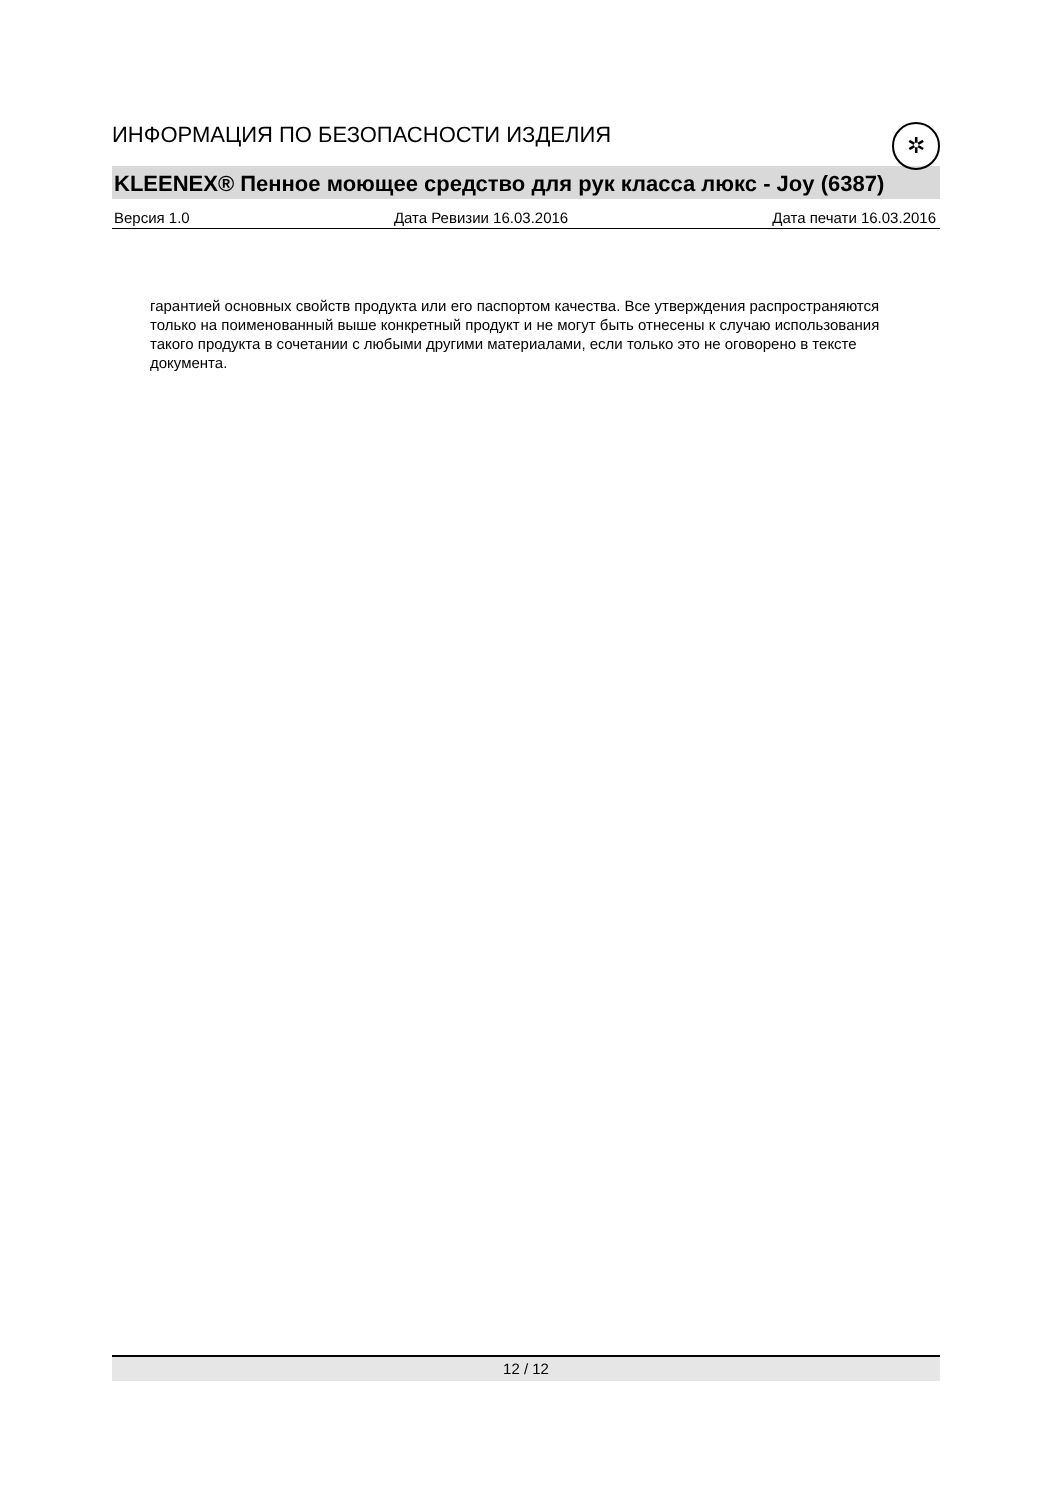✲
ИНФОРМАЦИЯ ПО БЕЗОПАСНОСТИ ИЗДЕЛИЯ
KLEENEX® Пенное моющее средство для рук класса люкс - Joy (6387)
Версия 1.0 Дата Ревизии 16.03.2016 Дата печати 16.03.2016
гарантией основных свойств продукта или его паспортом качества. Все утверждения распространяются только на поименованный выше конкретный продукт и не могут быть отнесены к случаю использования такого продукта в сочетании с любыми другими материалами, если только это не оговорено в тексте документа.
12 / 12